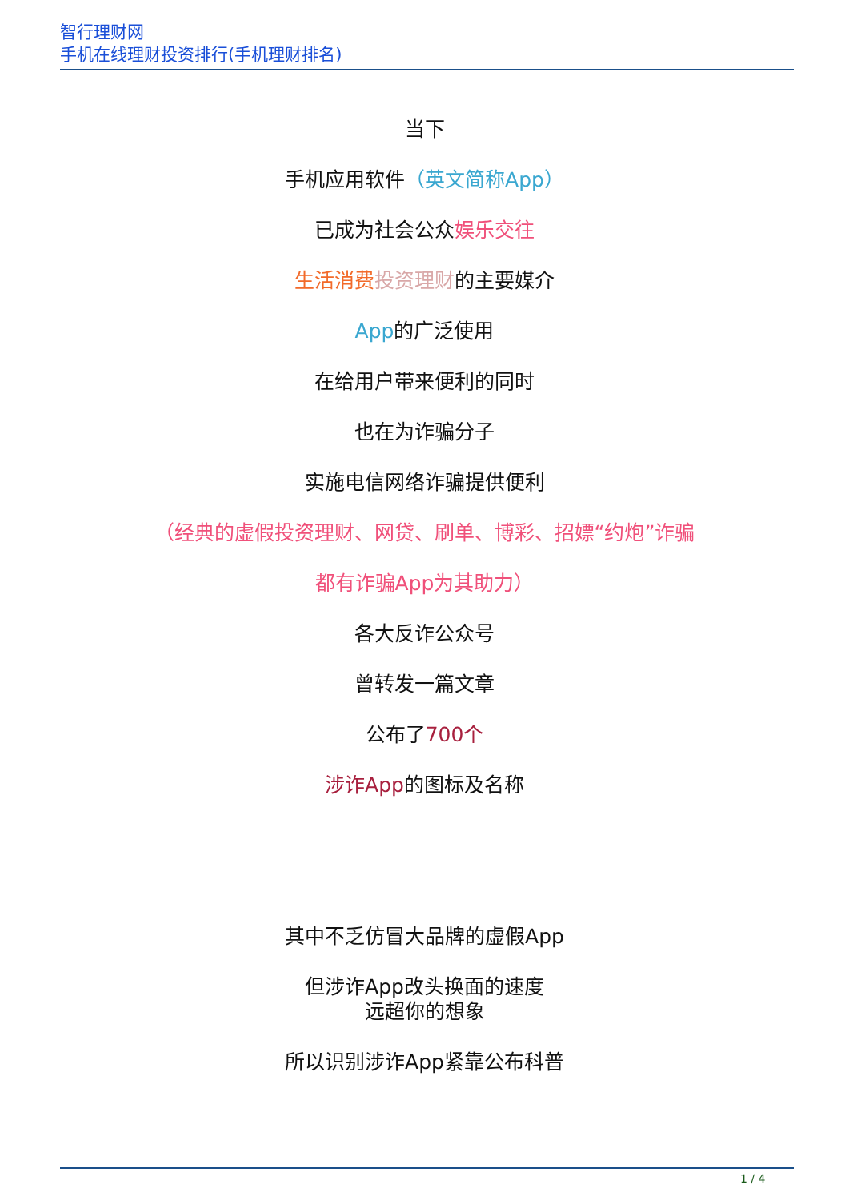智行理财网
手机在线理财投资排行(手机理财排名)
当下
手机应用软件（英文简称App）
已成为社会公众娱乐交往
生活消费 投资理财的主要媒介
App的广泛使用
在给用户带来便利的同时
也在为诈骗分子
实施电信网络诈骗提供便利
（经典的虚假投资理财、网贷、刷单、博彩、招嫖“约炮”诈骗
都有诈骗App为其助力）
各大反诈公众号
曾转发一篇文章
公布了700个
涉诈App的图标及名称
其中不乏仿冒大品牌的虚假App
但涉诈App改头换面的速度
远超你的想象
所以识别涉诈App紧靠公布科普
1 / 4